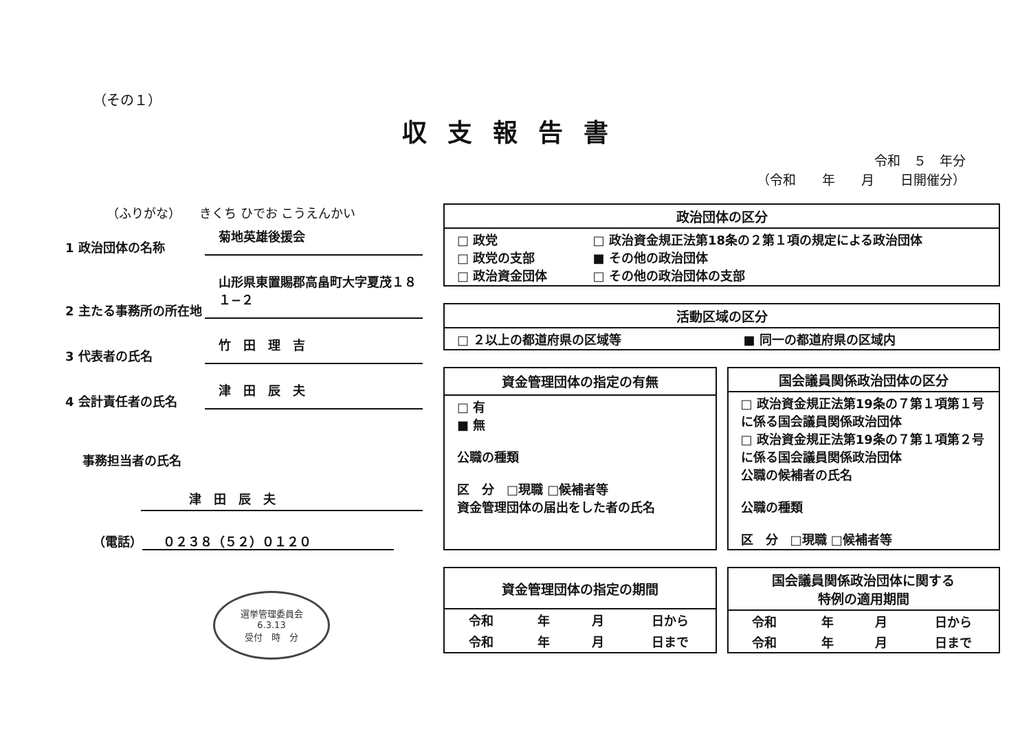（その１）
収支報告書
令和　５　年分
（令和　　年　　月　　日開催分）
（ふりがな）　　きくち ひでお こうえんかい
1 政治団体の名称
菊地英雄後援会
2 主たる事務所の所在地
山形県東置賜郡高畠町大字夏茂１８１−２
3 代表者の氏名
竹　田　理　吉
4 会計責任者の氏名
津　田　辰　夫
事務担当者の氏名
津　田　辰　夫
（電話） ０２３８（５２）０１２０
選挙管理委員会
6.3.13
受付　時　分
| 政治団体の区分 | |
| --- | --- |
| □ 政党 □ 政党の支部 □ 政治資金団体 | □ 政治資金規正法第18条の２第１項の規定による政治団体 ■ その他の政治団体 □ その他の政治団体の支部 |
| 活動区域の区分 | |
| --- | --- |
| □ ２以上の都道府県の区域等 | ■ 同一の都道府県の区域内 |
| 資金管理団体の指定の有無 |
| --- |
| □ 有 ■ 無 公職の種類 区 分 □現職 □候補者等 資金管理団体の届出をした者の氏名 |
| 国会議員関係政治団体の区分 |
| --- |
| □ 政治資金規正法第19条の７第１項第１号に係る国会議員関係政治団体 □ 政治資金規正法第19条の７第１項第２号に係る国会議員関係政治団体 公職の候補者の氏名 公職の種類 区 分 □現職 □候補者等 |
| 資金管理団体の指定の期間 | | | |
| --- | --- | --- | --- |
| 令和 | 年 | 月 | 日から |
| 令和 | 年 | 月 | 日まで |
| 国会議員関係政治団体に関する 特例の適用期間 | | | |
| --- | --- | --- | --- |
| 令和 | 年 | 月 | 日から |
| 令和 | 年 | 月 | 日まで |